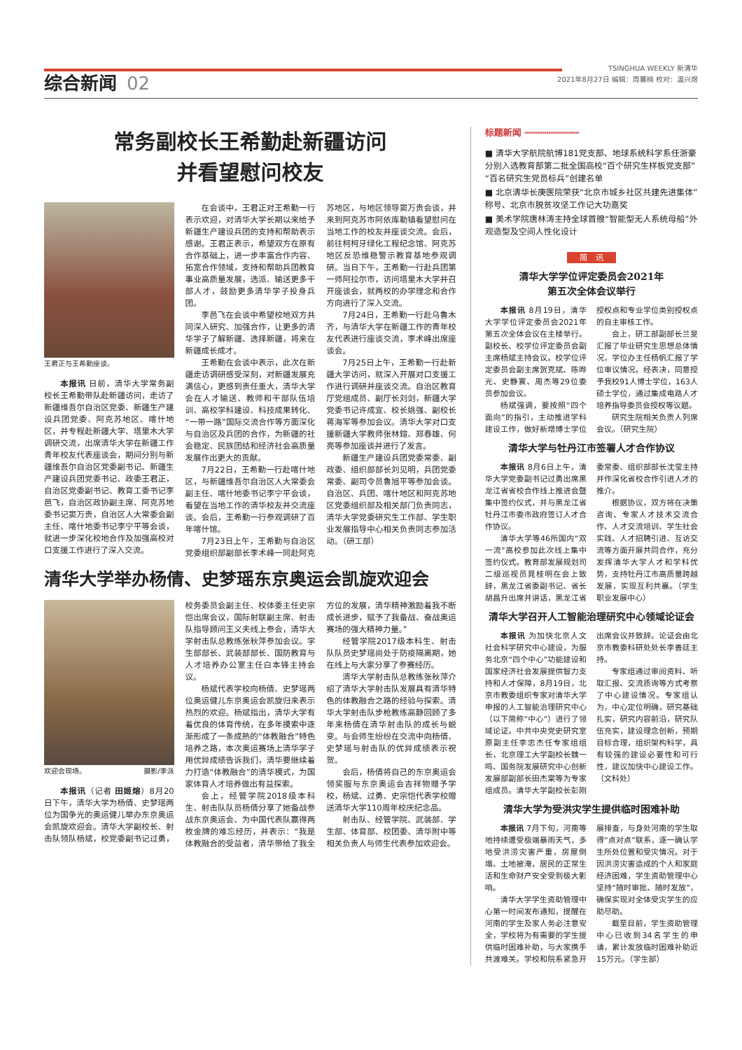综合新闻 02
TSINGHUA WEEKLY 新清华
2021年8月27日 编辑：周襄楠 校对：温兴煜
常务副校长王希勤赴新疆访问
并看望慰问校友
王君正与王希勤座谈。
本报讯 日前，清华大学常务副校长王希勤带队赴新疆访问，走访了新疆维吾尔自治区党委、新疆生产建设兵团党委、阿克苏地区、喀什地区，并专程赴新疆大学、塔里木大学调研交流，出席清华大学在新疆工作青年校友代表座谈会，期间分别与新疆维吾尔自治区党委副书记、新疆生产建设兵团党委书记、政委王君正，自治区党委副书记、教育工委书记李邑飞，自治区政协副主席、阿克苏地委书记窦万贵，自治区人大常委会副主任、喀什地委书记李宁平等会谈，就进一步深化校地合作及加强高校对口支援工作进行了深入交流。
在会谈中，王君正对王希勤一行表示欢迎，对清华大学长期以来给予新疆生产建设兵团的支持和帮助表示感谢。王君正表示，希望双方在原有合作基础上，进一步丰富合作内容、拓宽合作领域，支持和帮助兵团教育事业高质量发展，选派、输送更多干部人才，鼓励更多清华学子投身兵团。
李邑飞在会谈中希望校地双方共同深入研究、加强合作，让更多的清华学子了解新疆、选择新疆，将来在新疆成长成才。
王希勤在会谈中表示，此次在新疆走访调研感受深刻，对新疆发展充满信心，更感到责任重大，清华大学会在人才输送、教师和干部队伍培训、高校学科建设、科技成果转化、“一带一路”国际交流合作等方面深化与自治区及兵团的合作，为新疆的社会稳定、民族团结和经济社会高质量发展作出更大的贡献。
7月22日，王希勤一行赴喀什地区，与新疆维吾尔自治区人大常委会副主任、喀什地委书记李宁平会谈，看望在当地工作的清华校友并交流座谈。会后，王希勤一行参观调研了百年喀什馆。
7月23日上午，王希勤与自治区党委组织部副部长李术峰一同赴阿克苏地区，与地区领导窦万贵会谈，并来到阿克苏市阿依库勒镇看望慰问在当地工作的校友并座谈交流。会后，前往柯柯牙绿化工程纪念馆、阿克苏地区反恐维稳警示教育基地参观调研。当日下午，王希勤一行赴兵团第一师阿拉尔市，访问塔里木大学并召开座谈会，就两校的办学理念和合作方向进行了深入交流。
7月24日，王希勤一行赴乌鲁木齐，与清华大学在新疆工作的青年校友代表进行座谈交流，李术峰出席座谈会。
7月25日上午，王希勤一行赴新疆大学访问，就深入开展对口支援工作进行调研并座谈交流。自治区教育厅党组成员、副厅长刘剑，新疆大学党委书记许成宜、校长姚强、副校长蒋海军等参加会议。清华大学对口支援新疆大学教师张林鍹、郑春雄、何亮等参加座谈并进行了发言。
新疆生产建设兵团党委常委、副政委、组织部部长刘见明，兵团党委常委、副司令员鲁旭平等参加会谈。自治区、兵团、喀什地区和阿克苏地区党委组织部及相关部门负责同志，清华大学党委研究生工作部、学生职业发展指导中心相关负责同志参加活动。（研工部）
清华大学举办杨倩、史梦瑶东京奥运会凯旋欢迎会
欢迎会现场。 摄影/李派
本报讯（记者 田姬熔）8月20日下午，清华大学为杨倩、史梦瑶两位为国争光的奥运健儿举办东京奥运会凯旋欢迎会。清华大学副校长、射击队领队杨斌，校党委副书记过勇，校务委员会副主任、校体委主任史宗恺出席会议，国际射联副主席、射击队指导顾问王义夫线上参会，清华大学射击队总教练张秋萍参加会议。学生部部长、武装部部长、国防教育与人才培养办公室主任白本锋主持会议。
杨斌代表学校向杨倩、史梦瑶两位奥运健儿东京奥运会凯旋归来表示热烈的欢迎。杨斌指出，清华大学有着优良的体育传统，在多年摸索中逐渐形成了一条成熟的“体教融合”特色培养之路，本次奥运赛场上清华学子用优异成绩告诉我们，清华要继续着力打造“体教融合”的清华模式，为国家体育人才培养做出有益探索。
会上，经管学院2018级本科生、射击队队员杨倩分享了她备战参战东京奥运会、为中国代表队赢得两枚金牌的难忘经历，并表示：“我是体教融合的受益者，清华带给了我全方位的发展，清华精神激励着我不断成长进步，赋予了我备战、奋战奥运赛场的强大精神力量。”
经管学院2017级本科生、射击队队员史梦瑶尚处于防疫隔离期，她在线上与大家分享了参赛经历。
清华大学射击队总教练张秋萍介绍了清华大学射击队发展具有清华特色的体教融合之路的经验与探索。清华大学射击队步枪教练高静回顾了多年来杨倩在清华射击队的成长与蜕变。与会师生纷纷在交流中向杨倩、史梦瑶与射击队的优异成绩表示祝贺。
会后，杨倩将自己的东京奥运会领奖服与东京奥运会吉祥物赠予学校，杨斌、过勇、史宗恺代表学校赠送清华大学110周年校庆纪念品。
射击队、经管学院、武装部、学生部、体育部、校团委、清华附中等相关负责人与师生代表参加欢迎会。
标题新闻 ┅┅┅┅┅┅┅┅┅┅
■ 清华大学航院航博181党支部、地球系统科学系任浙豪分别入选教育部第二批全国高校“百个研究生样板党支部”“百名研究生党员标兵”创建名单
■ 北京清华长庚医院荣获“北京市城乡社区共建先进集体”称号、北京市脱贫攻坚工作记大功嘉奖
■ 美术学院唐林涛主持全球首艘“智能型无人系统母船”外观造型及空间人性化设计
简　讯
清华大学学位评定委员会2021年
第五次全体会议举行
本报讯 8月19日，清华大学学位评定委员会2021年第五次全体会议在主楼举行。副校长、校学位评定委员会副主席杨斌主持会议。校学位评定委员会副主席贺克斌、陈晔光、史静寰、周杰等29位委员参加会议。
杨斌强调，要按照“四个面向”的指引，主动推进学科建设工作，做好新增博士学位授权点和专业学位类别授权点的自主审核工作。
会上，研工部副部长兰旻汇报了毕业研究生思想总体情况，学位办主任杨帆汇报了学位审议情况。经表决，同意授予我校91人博士学位，163人硕士学位，通过集成电路人才培养指导委员会授权等议题。
研究生院相关负责人列席会议。（研究生院）
清华大学与牡丹江市签署人才合作协议
本报讯 8月6日上午，清华大学党委副书记过勇出席黑龙江省省校合作线上推进会暨集中签约仪式，并与黑龙江省牡丹江市委市政府签订人才合作协议。
清华大学等46所国内“双一流”高校参加此次线上集中签约仪式。教育部发展规划司二级巡视员晁桂明在会上致辞，黑龙江省委副书记、省长胡昌升出席并讲话，黑龙江省委常委、组织部部长沈莹主持并作深化省校合作引进人才的推介。
根据协议，双方将在决策咨询、专家人才技术交流合作、人才交流培训、学生社会实践、人才招聘引进、互访交流等方面开展共同合作，充分发挥清华大学人才和学科优势，支持牡丹江市高质量跨越发展，实现互利共赢。（学生职业发展中心）
清华大学召开人工智能治理研究中心领域论证会
本报讯 为加快北京人文社会科学研究中心建设，为服务北京“四个中心”功能建设和国家经济社会发展提供智力支持和人才保障，8月19日，北京市教委组织专家对清华大学申报的人工智能治理研究中心（以下简称“中心”）进行了领域论证。中共中央党史研究室原副主任李忠杰任专家组组长，北京理工大学副校长魏一鸣、国务院发展研究中心创新发展部副部长田杰棠等为专家组成员。清华大学副校长彭刚出席会议并致辞。论证会由北京市教委科研处处长李善廷主持。
专家组通过审阅资料、听取汇报、交流质询等方式考察了中心建设情况。专家组认为，中心定位明确，研究基础扎实，研究内容前沿，研究队伍充实，建设理念创新，预期目标合理，组织架构科学，具有较强的建设必要性和可行性，建议加快中心建设工作。（文科处）
清华大学为受洪灾学生提供临时困难补助
本报讯 7月下旬，河南等地持续遭受极端暴雨天气，多地受洪涝灾害严重，房屋倒塌、土地被淹，居民的正常生活和生命财产安全受到极大影响。
清华大学学生资助管理中心第一时间发布通知，提醒在河南的学生及家人务必注意安全，学校将为有需要的学生提供临时困难补助，与大家携手共渡难关。学校和院系紧急开展排查，与身处河南的学生取得“点对点”联系，逐一确认学生所处位置和受灾情况。对于因洪涝灾害造成的个人和家庭经济困难，学生资助管理中心坚持“随时审批、随时发放”，确保实现对全体受灾学生的应助尽助。
截至目前，学生资助管理中心已收到34名学生的申请，累计发放临时困难补助近15万元。（学生部）